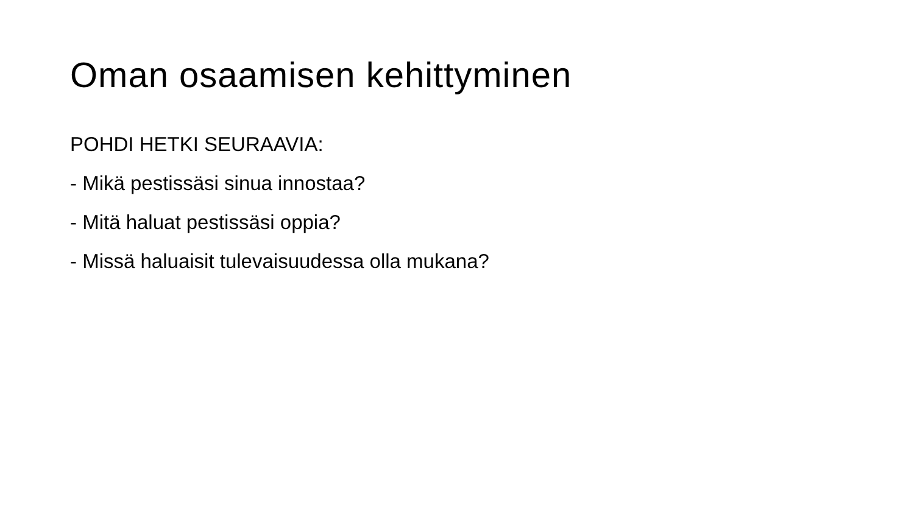Oman osaamisen kehittyminen
POHDI HETKI SEURAAVIA:
- Mikä pestissäsi sinua innostaa?
- Mitä haluat pestissäsi oppia?
- Missä haluaisit tulevaisuudessa olla mukana?